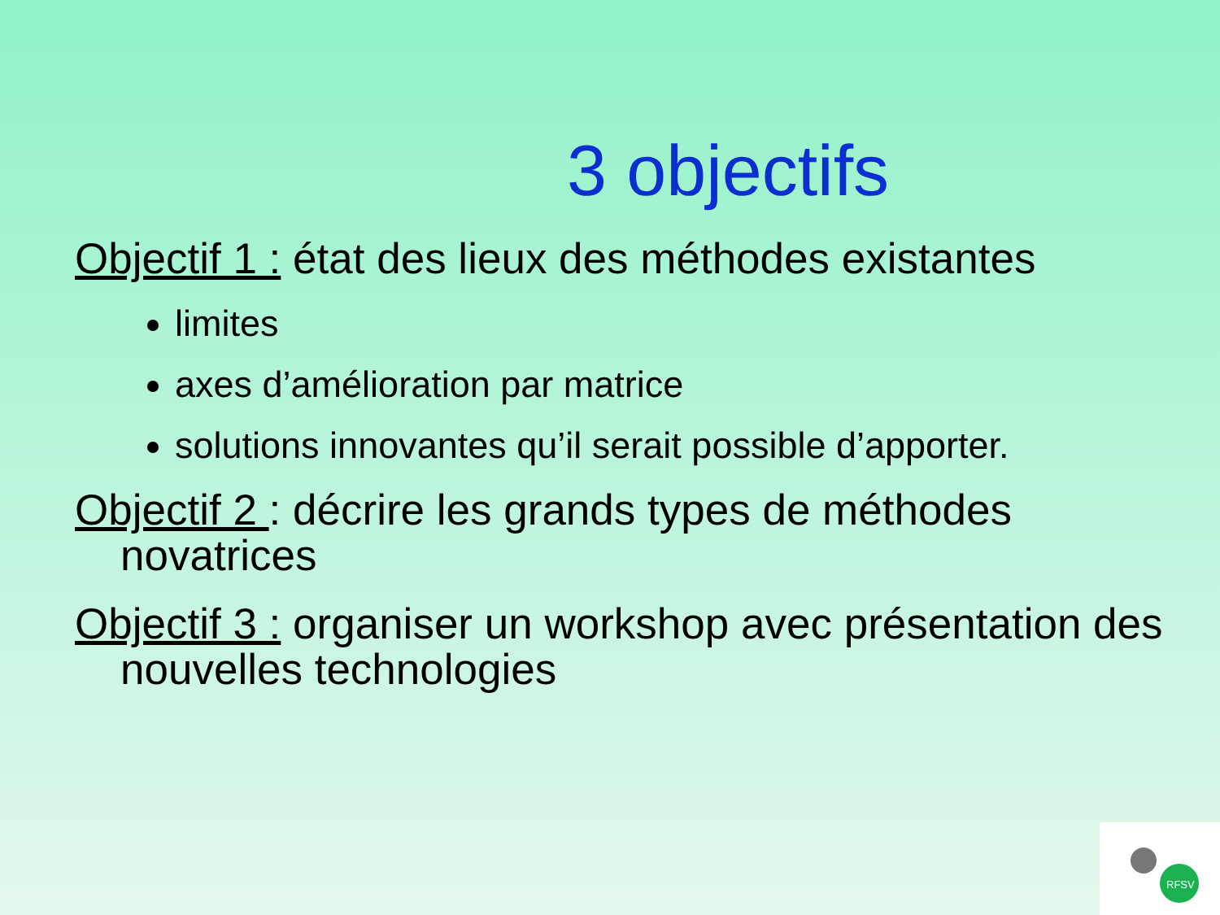3 objectifs
Objectif 1 : état des lieux des méthodes existantes
limites
axes d’amélioration par matrice
solutions innovantes qu’il serait possible d’apporter.
Objectif 2 : décrire les grands types de méthodes novatrices
Objectif 3 : organiser un workshop avec présentation des nouvelles technologies
RFSV